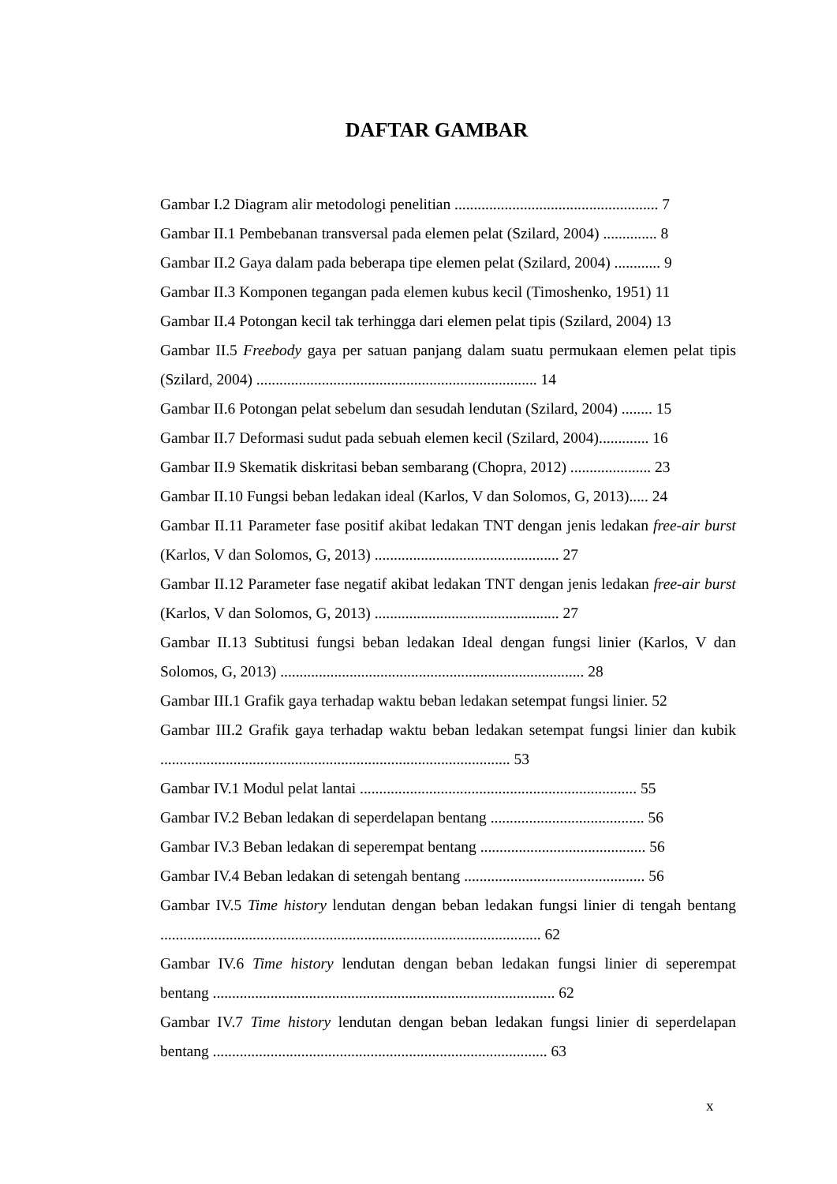DAFTAR GAMBAR
Gambar I.2 Diagram alir metodologi penelitian ..................................................... 7
Gambar II.1 Pembebanan transversal pada elemen pelat (Szilard, 2004) .............. 8
Gambar II.2 Gaya dalam pada beberapa tipe elemen pelat (Szilard, 2004) ............ 9
Gambar II.3 Komponen tegangan pada elemen kubus kecil (Timoshenko, 1951) 11
Gambar II.4 Potongan kecil tak terhingga dari elemen pelat tipis (Szilard, 2004) 13
Gambar II.5 Freebody gaya per satuan panjang dalam suatu permukaan elemen pelat tipis (Szilard, 2004) ......................................................................... 14
Gambar II.6 Potongan pelat sebelum dan sesudah lendutan (Szilard, 2004) ........ 15
Gambar II.7 Deformasi sudut pada sebuah elemen kecil (Szilard, 2004)............. 16
Gambar II.9 Skematik diskritasi beban sembarang (Chopra, 2012) ..................... 23
Gambar II.10 Fungsi beban ledakan ideal (Karlos, V dan Solomos, G, 2013)..... 24
Gambar II.11 Parameter fase positif akibat ledakan TNT dengan jenis ledakan free-air burst (Karlos, V dan Solomos, G, 2013) ................................................ 27
Gambar II.12 Parameter fase negatif akibat ledakan TNT dengan jenis ledakan free-air burst (Karlos, V dan Solomos, G, 2013) ................................................ 27
Gambar II.13 Subtitusi fungsi beban ledakan Ideal dengan fungsi linier (Karlos, V dan Solomos, G, 2013) ............................................................................... 28
Gambar III.1 Grafik gaya terhadap waktu beban ledakan setempat fungsi linier. 52
Gambar III.2 Grafik gaya terhadap waktu beban ledakan setempat fungsi linier dan kubik ........................................................................................... 53
Gambar IV.1 Modul pelat lantai ........................................................................ 55
Gambar IV.2 Beban ledakan di seperdelapan bentang ........................................ 56
Gambar IV.3 Beban ledakan di seperempat bentang ........................................... 56
Gambar IV.4 Beban ledakan di setengah bentang ............................................... 56
Gambar IV.5 Time history lendutan dengan beban ledakan fungsi linier di tengah bentang ................................................................................................... 62
Gambar IV.6 Time history lendutan dengan beban ledakan fungsi linier di seperempat bentang ......................................................................................... 62
Gambar IV.7 Time history lendutan dengan beban ledakan fungsi linier di seperdelapan bentang ....................................................................................... 63
x